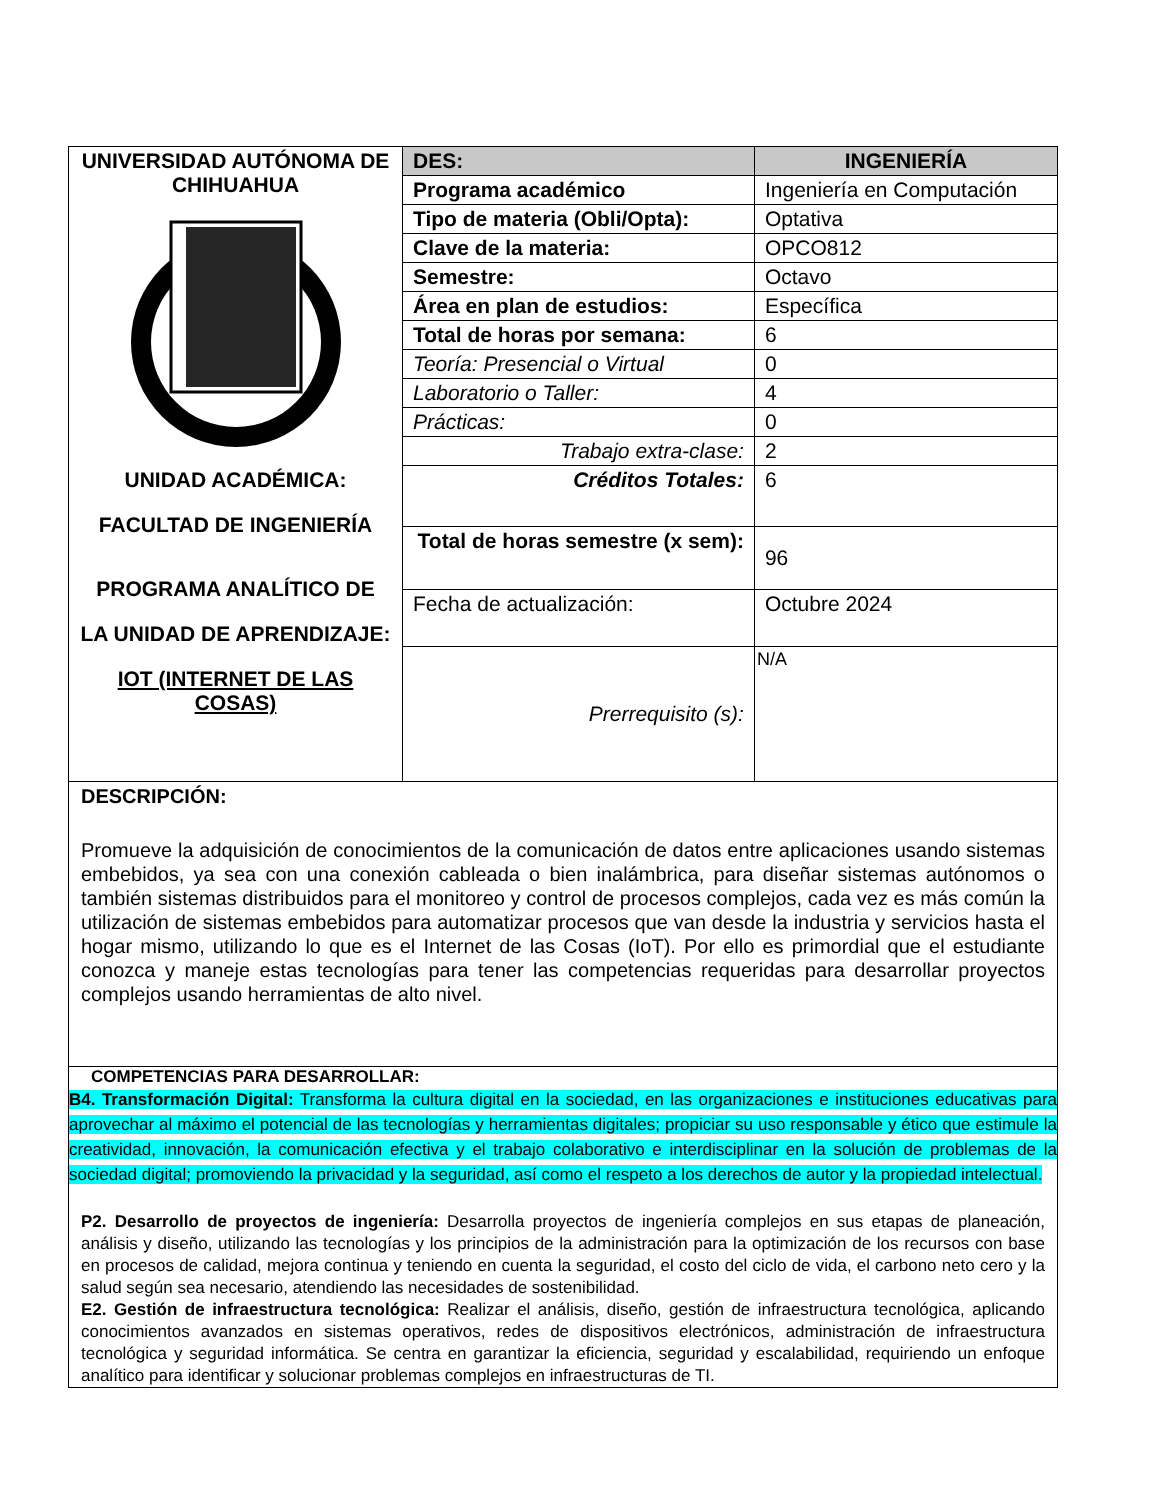| UNIVERSIDAD AUTÓNOMA DE CHIHUAHUA UNIDAD ACADÉMICA: FACULTAD DE INGENIERÍA PROGRAMA ANALÍTICO DE LA UNIDAD DE APRENDIZAJE: IOT (INTERNET DE LAS COSAS) | DES: | INGENIERÍA |
| | Programa académico | Ingeniería en Computación |
| | Tipo de materia (Obli/Opta): | Optativa |
| | Clave de la materia: | OPCO812 |
| | Semestre: | Octavo |
| | Área en plan de estudios: | Específica |
| | Total de horas por semana: | 6 |
| | Teoría: Presencial o Virtual | 0 |
| | Laboratorio o Taller: | 4 |
| | Prácticas: | 0 |
| | Trabajo extra-clase: | 2 |
| | Créditos Totales: | 6 |
| | Total de horas semestre (x sem): | 96 |
| | Fecha de actualización: | Octubre 2024 |
| | Prerrequisito (s): | N/A |
| DESCRIPCIÓN: Promueve la adquisición de conocimientos de la comunicación de datos entre aplicaciones usando sistemas embebidos, ya sea con una conexión cableada o bien inalámbrica, para diseñar sistemas autónomos o también sistemas distribuidos para el monitoreo y control de procesos complejos, cada vez es más común la utilización de sistemas embebidos para automatizar procesos que van desde la industria y servicios hasta el hogar mismo, utilizando lo que es el Internet de las Cosas (IoT). Por ello es primordial que el estudiante conozca y maneje estas tecnologías para tener las competencias requeridas para desarrollar proyectos complejos usando herramientas de alto nivel. | | |
| COMPETENCIAS PARA DESARROLLAR: B4. Transformación Digital: Transforma la cultura digital en la sociedad, en las organizaciones e instituciones educativas para aprovechar al máximo el potencial de las tecnologías y herramientas digitales; propiciar su uso responsable y ético que estimule la creatividad, innovación, la comunicación efectiva y el trabajo colaborativo e interdisciplinar en la solución de problemas de la sociedad digital; promoviendo la privacidad y la seguridad, así como el respeto a los derechos de autor y la propiedad intelectual. P2. Desarrollo de proyectos de ingeniería: Desarrolla proyectos de ingeniería complejos en sus etapas de planeación, análisis y diseño, utilizando las tecnologías y los principios de la administración para la optimización de los recursos con base en procesos de calidad, mejora continua y teniendo en cuenta la seguridad, el costo del ciclo de vida, el carbono neto cero y la salud según sea necesario, atendiendo las necesidades de sostenibilidad. E2. Gestión de infraestructura tecnológica: Realizar el análisis, diseño, gestión de infraestructura tecnológica, aplicando conocimientos avanzados en sistemas operativos, redes de dispositivos electrónicos, administración de infraestructura tecnológica y seguridad informática. Se centra en garantizar la eficiencia, seguridad y escalabilidad, requiriendo un enfoque analítico para identificar y solucionar problemas complejos en infraestructuras de TI. | | |